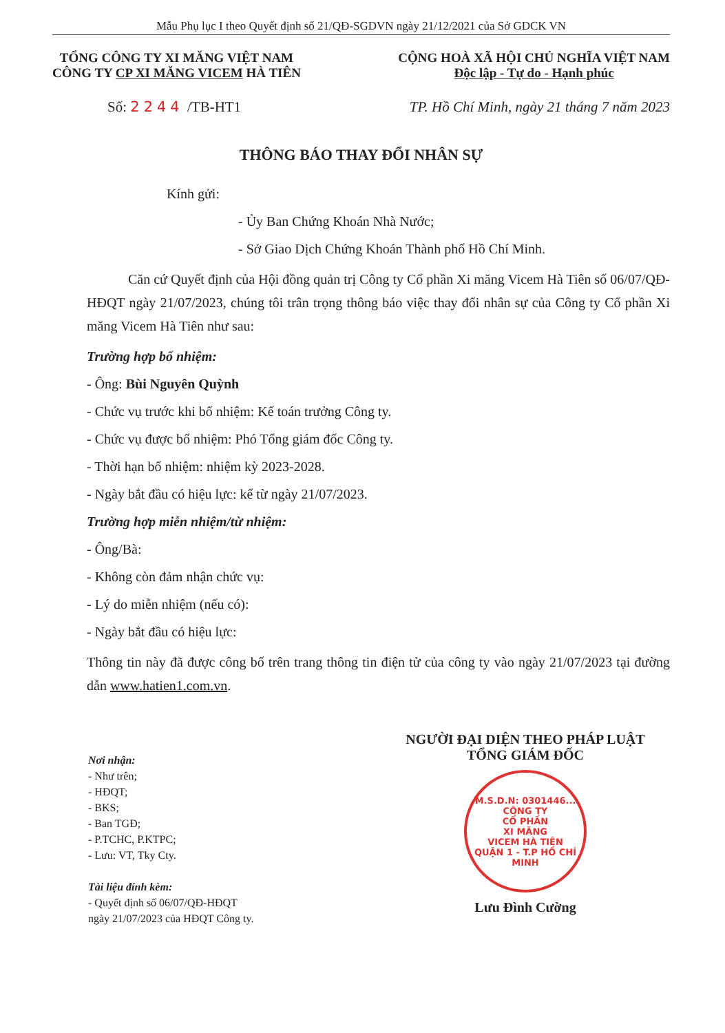Mẫu Phụ lục I theo Quyết định số 21/QĐ-SGDVN ngày 21/12/2021 của Sở GDCK VN
TỔNG CÔNG TY XI MĂNG VIỆT NAM
CÔNG TY CP XI MĂNG VICEM HÀ TIÊN
CỘNG HOÀ XÃ HỘI CHỦ NGHĨA VIỆT NAM
Độc lập - Tự do - Hạnh phúc
Số: 2244 /TB-HT1 TP. Hồ Chí Minh, ngày 21 tháng 7 năm 2023
THÔNG BÁO THAY ĐỔI NHÂN SỰ
Kính gửi:
- Ủy Ban Chứng Khoán Nhà Nước;
- Sở Giao Dịch Chứng Khoán Thành phố Hồ Chí Minh.
Căn cứ Quyết định của Hội đồng quản trị Công ty Cổ phần Xi măng Vicem Hà Tiên số 06/07/QĐ-HĐQT ngày 21/07/2023, chúng tôi trân trọng thông báo việc thay đổi nhân sự của Công ty Cổ phần Xi măng Vicem Hà Tiên như sau:
Trường hợp bổ nhiệm:
- Ông: Bùi Nguyên Quỳnh
- Chức vụ trước khi bổ nhiệm: Kế toán trưởng Công ty.
- Chức vụ được bổ nhiệm: Phó Tổng giám đốc Công ty.
- Thời hạn bổ nhiệm: nhiệm kỳ 2023-2028.
- Ngày bắt đầu có hiệu lực: kể từ ngày 21/07/2023.
Trường hợp miễn nhiệm/từ nhiệm:
- Ông/Bà:
- Không còn đảm nhận chức vụ:
- Lý do miễn nhiệm (nếu có):
- Ngày bắt đầu có hiệu lực:
Thông tin này đã được công bố trên trang thông tin điện tử của công ty vào ngày 21/07/2023 tại đường dẫn www.hatien1.com.vn.
Nơi nhận:
- Như trên;
- HĐQT;
- BKS;
- Ban TGĐ;
- P.TCHC, P.KTPC;
- Lưu: VT, Tky Cty.
Tài liệu đính kèm:
- Quyết định số 06/07/QĐ-HĐQT
ngày 21/07/2023 của HĐQT Công ty.
NGƯỜI ĐẠI DIỆN THEO PHÁP LUẬT
TỔNG GIÁM ĐỐC
M.S.D.N: 0301446...
CÔNG TY
CỔ PHẦN
XI MĂNG
VICEM HÀ TIÊN
QUẬN 1 - T.P HỒ CHÍ MINH
Lưu Đình Cường